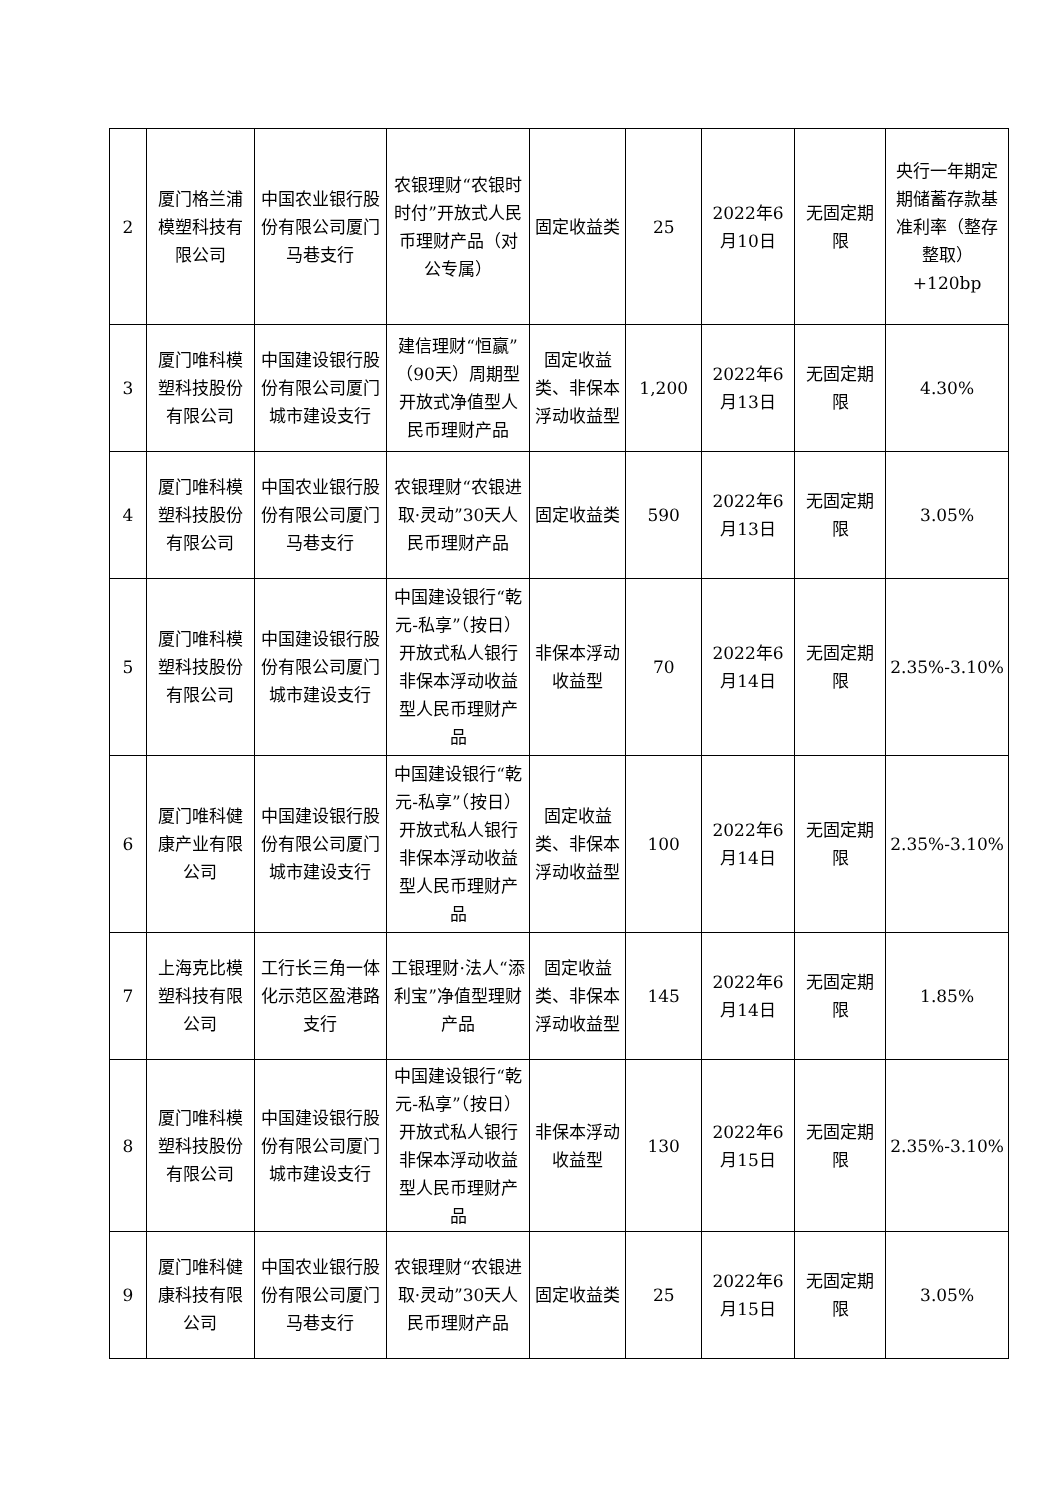| 2 | 厦门格兰浦模塑科技有限公司 | 中国农业银行股份有限公司厦门马巷支行 | 农银理财“农银时时付”开放式人民币理财产品（对公专属） | 固定收益类 | 25 | 2022年6月10日 | 无固定期限 | 央行一年期定期储蓄存款基准利率（整存整取）+120bp |
| 3 | 厦门唯科模塑科技股份有限公司 | 中国建设银行股份有限公司厦门城市建设支行 | 建信理财“恒赢”（90天）周期型开放式净值型人民币理财产品 | 固定收益类、非保本浮动收益型 | 1,200 | 2022年6月13日 | 无固定期限 | 4.30% |
| 4 | 厦门唯科模塑科技股份有限公司 | 中国农业银行股份有限公司厦门马巷支行 | 农银理财“农银进取·灵动”30天人民币理财产品 | 固定收益类 | 590 | 2022年6月13日 | 无固定期限 | 3.05% |
| 5 | 厦门唯科模塑科技股份有限公司 | 中国建设银行股份有限公司厦门城市建设支行 | 中国建设银行“乾元-私享”（按日）开放式私人银行非保本浮动收益型人民币理财产品 | 非保本浮动收益型 | 70 | 2022年6月14日 | 无固定期限 | 2.35%-3.10% |
| 6 | 厦门唯科健康产业有限公司 | 中国建设银行股份有限公司厦门城市建设支行 | 中国建设银行“乾元-私享”（按日）开放式私人银行非保本浮动收益型人民币理财产品 | 固定收益类、非保本浮动收益型 | 100 | 2022年6月14日 | 无固定期限 | 2.35%-3.10% |
| 7 | 上海克比模塑科技有限公司 | 工行长三角一体化示范区盈港路支行 | 工银理财·法人“添利宝”净值型理财产品 | 固定收益类、非保本浮动收益型 | 145 | 2022年6月14日 | 无固定期限 | 1.85% |
| 8 | 厦门唯科模塑科技股份有限公司 | 中国建设银行股份有限公司厦门城市建设支行 | 中国建设银行“乾元-私享”（按日）开放式私人银行非保本浮动收益型人民币理财产品 | 非保本浮动收益型 | 130 | 2022年6月15日 | 无固定期限 | 2.35%-3.10% |
| 9 | 厦门唯科健康科技有限公司 | 中国农业银行股份有限公司厦门马巷支行 | 农银理财“农银进取·灵动”30天人民币理财产品 | 固定收益类 | 25 | 2022年6月15日 | 无固定期限 | 3.05% |